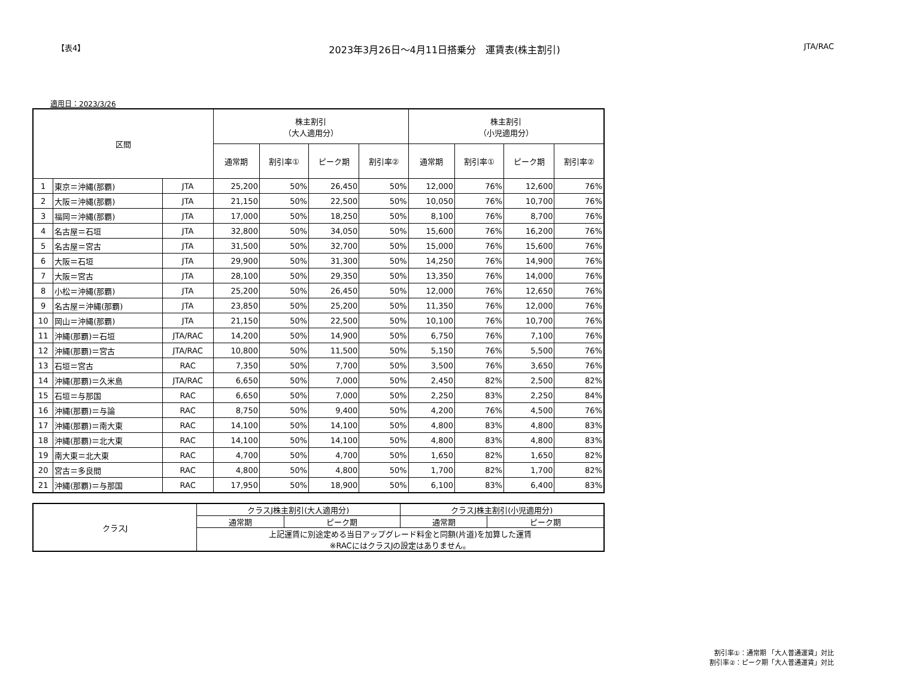【表4】 2023年3月26日～4月11日搭乗分　運賃表(株主割引) JTA/RAC
適用日：2023/3/26
| 区間 | | | 株主割引 （大人適用分） | | | | 株主割引 （小児適用分） | | | |
| --- | --- | --- | --- | --- | --- | --- | --- | --- | --- | --- |
| | | | 通常期 | 割引率① | ピーク期 | 割引率② | 通常期 | 割引率① | ピーク期 | 割引率② |
| 1 | 東京＝沖縄(那覇) | JTA | 25,200 | 50% | 26,450 | 50% | 12,000 | 76% | 12,600 | 76% |
| 2 | 大阪＝沖縄(那覇) | JTA | 21,150 | 50% | 22,500 | 50% | 10,050 | 76% | 10,700 | 76% |
| 3 | 福岡＝沖縄(那覇) | JTA | 17,000 | 50% | 18,250 | 50% | 8,100 | 76% | 8,700 | 76% |
| 4 | 名古屋＝石垣 | JTA | 32,800 | 50% | 34,050 | 50% | 15,600 | 76% | 16,200 | 76% |
| 5 | 名古屋＝宮古 | JTA | 31,500 | 50% | 32,700 | 50% | 15,000 | 76% | 15,600 | 76% |
| 6 | 大阪＝石垣 | JTA | 29,900 | 50% | 31,300 | 50% | 14,250 | 76% | 14,900 | 76% |
| 7 | 大阪＝宮古 | JTA | 28,100 | 50% | 29,350 | 50% | 13,350 | 76% | 14,000 | 76% |
| 8 | 小松＝沖縄(那覇) | JTA | 25,200 | 50% | 26,450 | 50% | 12,000 | 76% | 12,650 | 76% |
| 9 | 名古屋＝沖縄(那覇) | JTA | 23,850 | 50% | 25,200 | 50% | 11,350 | 76% | 12,000 | 76% |
| 10 | 岡山＝沖縄(那覇) | JTA | 21,150 | 50% | 22,500 | 50% | 10,100 | 76% | 10,700 | 76% |
| 11 | 沖縄(那覇)＝石垣 | JTA/RAC | 14,200 | 50% | 14,900 | 50% | 6,750 | 76% | 7,100 | 76% |
| 12 | 沖縄(那覇)＝宮古 | JTA/RAC | 10,800 | 50% | 11,500 | 50% | 5,150 | 76% | 5,500 | 76% |
| 13 | 石垣＝宮古 | RAC | 7,350 | 50% | 7,700 | 50% | 3,500 | 76% | 3,650 | 76% |
| 14 | 沖縄(那覇)＝久米島 | JTA/RAC | 6,650 | 50% | 7,000 | 50% | 2,450 | 82% | 2,500 | 82% |
| 15 | 石垣＝与那国 | RAC | 6,650 | 50% | 7,000 | 50% | 2,250 | 83% | 2,250 | 84% |
| 16 | 沖縄(那覇)＝与論 | RAC | 8,750 | 50% | 9,400 | 50% | 4,200 | 76% | 4,500 | 76% |
| 17 | 沖縄(那覇)＝南大東 | RAC | 14,100 | 50% | 14,100 | 50% | 4,800 | 83% | 4,800 | 83% |
| 18 | 沖縄(那覇)＝北大東 | RAC | 14,100 | 50% | 14,100 | 50% | 4,800 | 83% | 4,800 | 83% |
| 19 | 南大東＝北大東 | RAC | 4,700 | 50% | 4,700 | 50% | 1,650 | 82% | 1,650 | 82% |
| 20 | 宮古＝多良間 | RAC | 4,800 | 50% | 4,800 | 50% | 1,700 | 82% | 1,700 | 82% |
| 21 | 沖縄(那覇)＝与那国 | RAC | 17,950 | 50% | 18,900 | 50% | 6,100 | 83% | 6,400 | 83% |
| クラスJ | クラスJ株主割引(大人適用分) | | クラスJ株主割引(小児適用分) | |
| | 通常期 | ピーク期 | 通常期 | ピーク期 |
| | 上記運賃に別途定める当日アップグレード料金と同額(片道)を加算した運賃 ※RACにはクラスJの設定はありません。 | | | |
割引率①：通常期 「大人普通運賃」対比
割引率②：ピーク期「大人普通運賃」対比